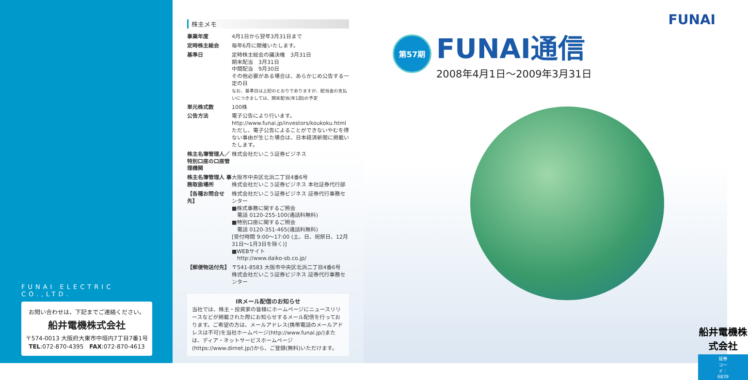FUNAI ELECTRIC CO.,LTD.
お問い合わせは、下記までご連絡ください。
船井電機株式会社
〒574-0013 大阪府大東市中垣内7丁目7番1号
TEL:072-870-4395　FAX:072-870-4613
株主メモ
| 事業年度 | 4月1日から翌年3月31日まで |
| 定時株主総会 | 毎年6月に開催いたします。 |
| 基準日 | 定時株主総会の議決権 3月31日 期末配当 3月31日 中間配当 9月30日 その他必要がある場合は、あらかじめ公告する一定の日 なお、基準日は上記のとおりでありますが、配当金の支払いにつきましては、期末配当(年1回)の予定 |
| 単元株式数 | 100株 |
| 公告方法 | 電子公告により行います。 http://www.funai.jp/investors/koukoku.html ただし、電子公告によることができないやむを得ない事由が生じた場合は、日本経済新聞に掲載いたします。 |
| 株主名簿管理人／特別口座の口座管理機関 | 株式会社だいこう証券ビジネス |
| 株主名簿管理人 事務取扱場所 | 大阪市中央区北浜二丁目4番6号 株式会社だいこう証券ビジネス 本社証券代行部 |
| 【各種お問合せ先】 | 株式会社だいこう証券ビジネス 証券代行事務センター ■株式事務に関するご照会 電話 0120-255-100(通話料無料) ■特別口座に関するご照会 電話 0120-351-465(通話料無料) [受付時間 9:00～17:00 (土、日、祝祭日、12月31日～1月3日を除く)] ■WEBサイト http://www.daiko-sb.co.jp/ |
| 【郵便物送付先】 | 〒541-8583 大阪市中央区北浜二丁目4番6号 株式会社だいこう証券ビジネス 証券代行事務センター |
IRメール配信のお知らせ
当社では、株主・投資家の皆様にホームページにニュースリリースなどが掲載された際にお知らせするメール配信を行っております。ご希望の方は、メールアドレス(携帯電話のメールアドレスは不可)を当社ホームページ(http://www.funai.jp/)または、ディア・ネットサービスホームページ(https://www.dirnet.jp/)から、ご登録(無料)いただけます。
FUNAI
第57期
FUNAI通信
2008年4月1日～2009年3月31日
船井電機株式会社
証券コード：6839